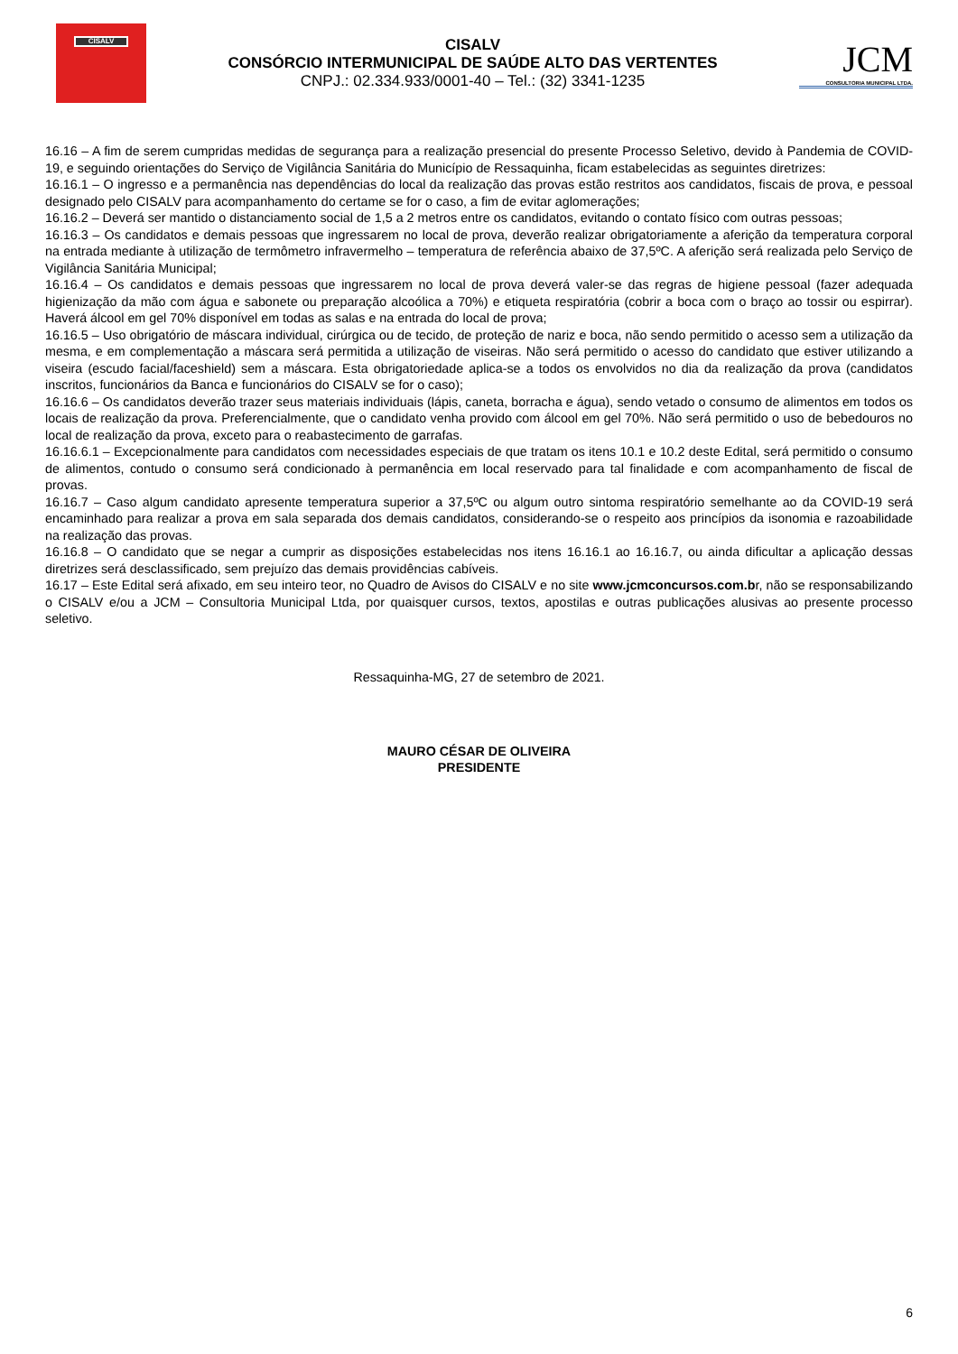CISALV
CISALV
CONSÓRCIO INTERMUNICIPAL DE SAÚDE ALTO DAS VERTENTES
CNPJ.: 02.334.933/0001-40 – Tel.: (32) 3341-1235
JCM
CONSULTORIA MUNICIPAL LTDA.
16.16 – A fim de serem cumpridas medidas de segurança para a realização presencial do presente Processo Seletivo, devido à Pandemia de COVID-19, e seguindo orientações do Serviço de Vigilância Sanitária do Município de Ressaquinha, ficam estabelecidas as seguintes diretrizes:
16.16.1 – O ingresso e a permanência nas dependências do local da realização das provas estão restritos aos candidatos, fiscais de prova, e pessoal designado pelo CISALV para acompanhamento do certame se for o caso, a fim de evitar aglomerações;
16.16.2 – Deverá ser mantido o distanciamento social de 1,5 a 2 metros entre os candidatos, evitando o contato físico com outras pessoas;
16.16.3 – Os candidatos e demais pessoas que ingressarem no local de prova, deverão realizar obrigatoriamente a aferição da temperatura corporal na entrada mediante à utilização de termômetro infravermelho – temperatura de referência abaixo de 37,5ºC. A aferição será realizada pelo Serviço de Vigilância Sanitária Municipal;
16.16.4 – Os candidatos e demais pessoas que ingressarem no local de prova deverá valer-se das regras de higiene pessoal (fazer adequada higienização da mão com água e sabonete ou preparação alcoólica a 70%) e etiqueta respiratória (cobrir a boca com o braço ao tossir ou espirrar). Haverá álcool em gel 70% disponível em todas as salas e na entrada do local de prova;
16.16.5 – Uso obrigatório de máscara individual, cirúrgica ou de tecido, de proteção de nariz e boca, não sendo permitido o acesso sem a utilização da mesma, e em complementação a máscara será permitida a utilização de viseiras. Não será permitido o acesso do candidato que estiver utilizando a viseira (escudo facial/faceshield) sem a máscara. Esta obrigatoriedade aplica-se a todos os envolvidos no dia da realização da prova (candidatos inscritos, funcionários da Banca e funcionários do CISALV se for o caso);
16.16.6 – Os candidatos deverão trazer seus materiais individuais (lápis, caneta, borracha e água), sendo vetado o consumo de alimentos em todos os locais de realização da prova. Preferencialmente, que o candidato venha provido com álcool em gel 70%. Não será permitido o uso de bebedouros no local de realização da prova, exceto para o reabastecimento de garrafas.
16.16.6.1 – Excepcionalmente para candidatos com necessidades especiais de que tratam os itens 10.1 e 10.2 deste Edital, será permitido o consumo de alimentos, contudo o consumo será condicionado à permanência em local reservado para tal finalidade e com acompanhamento de fiscal de provas.
16.16.7 – Caso algum candidato apresente temperatura superior a 37,5ºC ou algum outro sintoma respiratório semelhante ao da COVID-19 será encaminhado para realizar a prova em sala separada dos demais candidatos, considerando-se o respeito aos princípios da isonomia e razoabilidade na realização das provas.
16.16.8 – O candidato que se negar a cumprir as disposições estabelecidas nos itens 16.16.1 ao 16.16.7, ou ainda dificultar a aplicação dessas diretrizes será desclassificado, sem prejuízo das demais providências cabíveis.
16.17 – Este Edital será afixado, em seu inteiro teor, no Quadro de Avisos do CISALV e no site www.jcmconcursos.com.br, não se responsabilizando o CISALV e/ou a JCM – Consultoria Municipal Ltda, por quaisquer cursos, textos, apostilas e outras publicações alusivas ao presente processo seletivo.
Ressaquinha-MG, 27 de setembro de 2021.
MAURO CÉSAR DE OLIVEIRA
PRESIDENTE
6